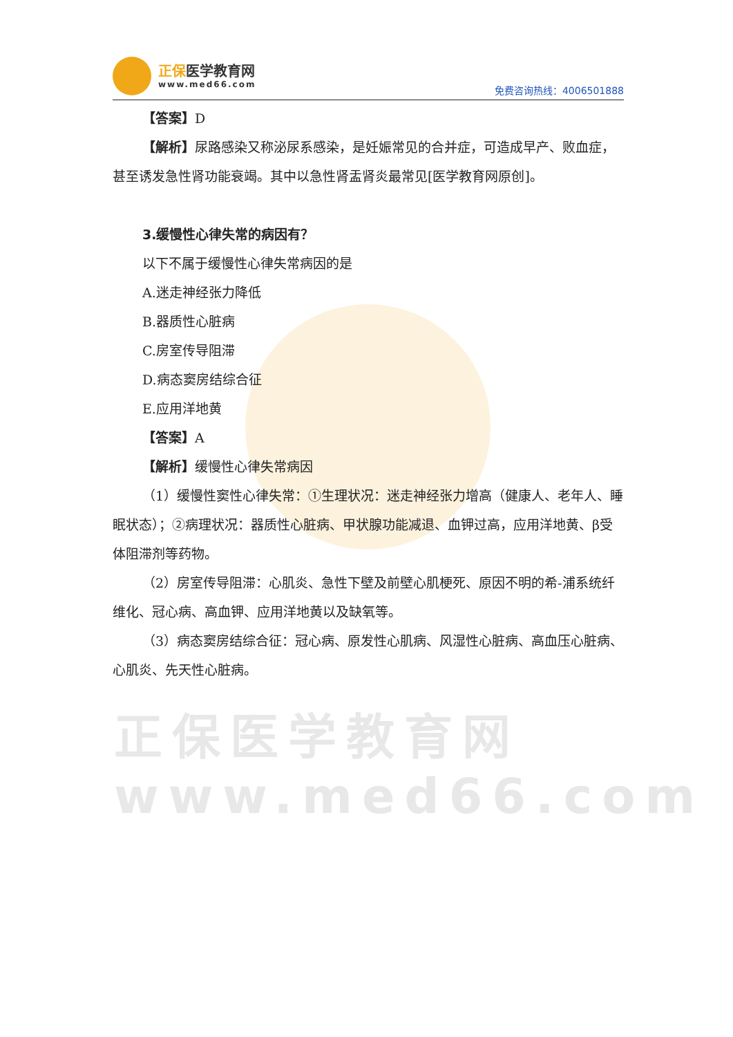正保医学教育网
www.med66.com
正保医学教育网
www.med66.com
免费咨询热线：4006501888
【答案】D
【解析】尿路感染又称泌尿系感染，是妊娠常见的合并症，可造成早产、败血症，甚至诱发急性肾功能衰竭。其中以急性肾盂肾炎最常见[医学教育网原创]。
3.缓慢性心律失常的病因有？
以下不属于缓慢性心律失常病因的是
A.迷走神经张力降低
B.器质性心脏病
C.房室传导阻滞
D.病态窦房结综合征
E.应用洋地黄
【答案】A
【解析】缓慢性心律失常病因
（1）缓慢性窦性心律失常：①生理状况：迷走神经张力增高（健康人、老年人、睡眠状态）；②病理状况：器质性心脏病、甲状腺功能减退、血钾过高，应用洋地黄、β受体阻滞剂等药物。
（2）房室传导阻滞：心肌炎、急性下壁及前壁心肌梗死、原因不明的希-浦系统纤维化、冠心病、高血钾、应用洋地黄以及缺氧等。
（3）病态窦房结综合征：冠心病、原发性心肌病、风湿性心脏病、高血压心脏病、心肌炎、先天性心脏病。